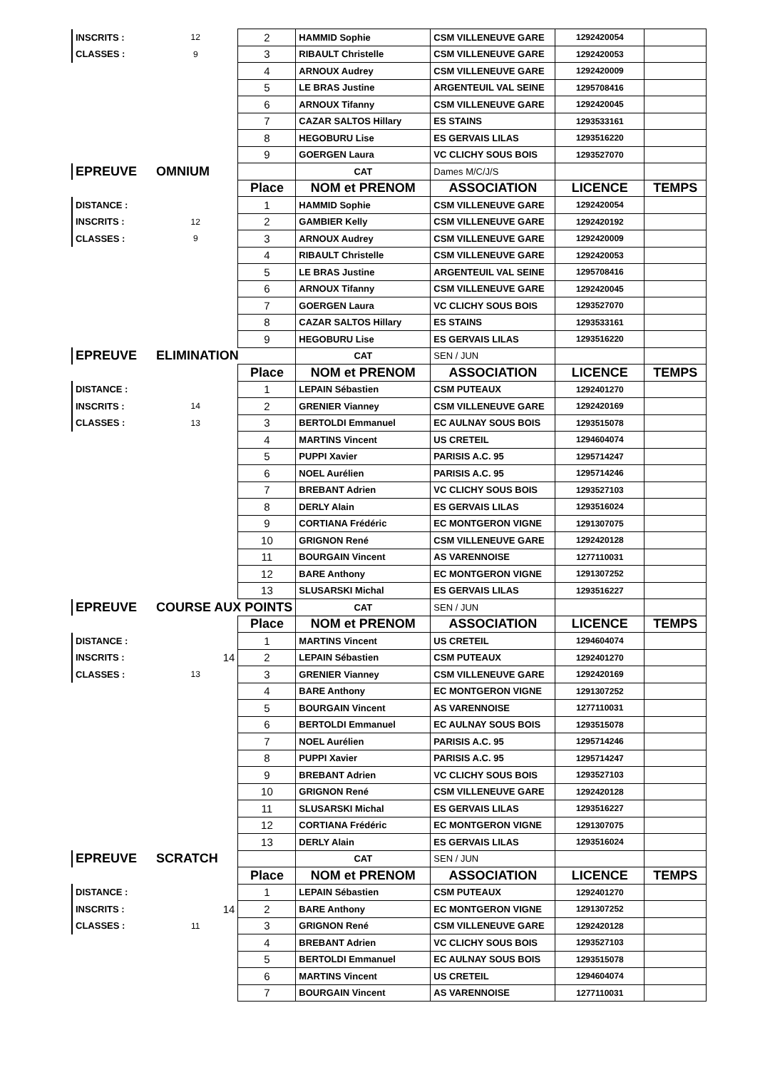| INSCRITS : | 12 | 2 | HAMMID Sophie | CSM VILLENEUVE GARE | 1292420054 | |
| CLASSES : | 9 | 3 | RIBAULT Christelle | CSM VILLENEUVE GARE | 1292420053 | |
| | | 4 | ARNOUX Audrey | CSM VILLENEUVE GARE | 1292420009 | |
| | | 5 | LE BRAS Justine | ARGENTEUIL VAL SEINE | 1295708416 | |
| | | 6 | ARNOUX Tifanny | CSM VILLENEUVE GARE | 1292420045 | |
| | | 7 | CAZAR SALTOS Hillary | ES STAINS | 1293533161 | |
| | | 8 | HEGOBURU Lise | ES GERVAIS LILAS | 1293516220 | |
| | | 9 | GOERGEN Laura | VC CLICHY SOUS BOIS | 1293527070 | |
| EPREUVE | OMNIUM | | CAT | Dames M/C/J/S | | |
| | | Place | NOM et PRENOM | ASSOCIATION | LICENCE | TEMPS |
| DISTANCE : | | 1 | HAMMID Sophie | CSM VILLENEUVE GARE | 1292420054 | |
| INSCRITS : | 12 | 2 | GAMBIER Kelly | CSM VILLENEUVE GARE | 1292420192 | |
| CLASSES : | 9 | 3 | ARNOUX Audrey | CSM VILLENEUVE GARE | 1292420009 | |
| | | 4 | RIBAULT Christelle | CSM VILLENEUVE GARE | 1292420053 | |
| | | 5 | LE BRAS Justine | ARGENTEUIL VAL SEINE | 1295708416 | |
| | | 6 | ARNOUX Tifanny | CSM VILLENEUVE GARE | 1292420045 | |
| | | 7 | GOERGEN Laura | VC CLICHY SOUS BOIS | 1293527070 | |
| | | 8 | CAZAR SALTOS Hillary | ES STAINS | 1293533161 | |
| | | 9 | HEGOBURU Lise | ES GERVAIS LILAS | 1293516220 | |
| EPREUVE | ELIMINATION | | CAT | SEN / JUN | | |
| | | Place | NOM et PRENOM | ASSOCIATION | LICENCE | TEMPS |
| DISTANCE : | | 1 | LEPAIN Sébastien | CSM PUTEAUX | 1292401270 | |
| INSCRITS : | 14 | 2 | GRENIER Vianney | CSM VILLENEUVE GARE | 1292420169 | |
| CLASSES : | 13 | 3 | BERTOLDI Emmanuel | EC AULNAY SOUS BOIS | 1293515078 | |
| | | 4 | MARTINS Vincent | US CRETEIL | 1294604074 | |
| | | 5 | PUPPI Xavier | PARISIS A.C. 95 | 1295714247 | |
| | | 6 | NOEL Aurélien | PARISIS A.C. 95 | 1295714246 | |
| | | 7 | BREBANT Adrien | VC CLICHY SOUS BOIS | 1293527103 | |
| | | 8 | DERLY Alain | ES GERVAIS LILAS | 1293516024 | |
| | | 9 | CORTIANA Frédéric | EC MONTGERON VIGNE | 1291307075 | |
| | | 10 | GRIGNON René | CSM VILLENEUVE GARE | 1292420128 | |
| | | 11 | BOURGAIN Vincent | AS VARENNOISE | 1277110031 | |
| | | 12 | BARE Anthony | EC MONTGERON VIGNE | 1291307252 | |
| | | 13 | SLUSARSKI Michal | ES GERVAIS LILAS | 1293516227 | |
| EPREUVE | COURSE AUX POINTS | | CAT | SEN / JUN | | |
| | | Place | NOM et PRENOM | ASSOCIATION | LICENCE | TEMPS |
| DISTANCE : | | 1 | MARTINS Vincent | US CRETEIL | 1294604074 | |
| INSCRITS : | 14 | 2 | LEPAIN Sébastien | CSM PUTEAUX | 1292401270 | |
| CLASSES : | 13 | 3 | GRENIER Vianney | CSM VILLENEUVE GARE | 1292420169 | |
| | | 4 | BARE Anthony | EC MONTGERON VIGNE | 1291307252 | |
| | | 5 | BOURGAIN Vincent | AS VARENNOISE | 1277110031 | |
| | | 6 | BERTOLDI Emmanuel | EC AULNAY SOUS BOIS | 1293515078 | |
| | | 7 | NOEL Aurélien | PARISIS A.C. 95 | 1295714246 | |
| | | 8 | PUPPI Xavier | PARISIS A.C. 95 | 1295714247 | |
| | | 9 | BREBANT Adrien | VC CLICHY SOUS BOIS | 1293527103 | |
| | | 10 | GRIGNON René | CSM VILLENEUVE GARE | 1292420128 | |
| | | 11 | SLUSARSKI Michal | ES GERVAIS LILAS | 1293516227 | |
| | | 12 | CORTIANA Frédéric | EC MONTGERON VIGNE | 1291307075 | |
| | | 13 | DERLY Alain | ES GERVAIS LILAS | 1293516024 | |
| EPREUVE | SCRATCH | | CAT | SEN / JUN | | |
| | | Place | NOM et PRENOM | ASSOCIATION | LICENCE | TEMPS |
| DISTANCE : | | 1 | LEPAIN Sébastien | CSM PUTEAUX | 1292401270 | |
| INSCRITS : | 14 | 2 | BARE Anthony | EC MONTGERON VIGNE | 1291307252 | |
| CLASSES : | 11 | 3 | GRIGNON René | CSM VILLENEUVE GARE | 1292420128 | |
| | | 4 | BREBANT Adrien | VC CLICHY SOUS BOIS | 1293527103 | |
| | | 5 | BERTOLDI Emmanuel | EC AULNAY SOUS BOIS | 1293515078 | |
| | | 6 | MARTINS Vincent | US CRETEIL | 1294604074 | |
| | | 7 | BOURGAIN Vincent | AS VARENNOISE | 1277110031 | |